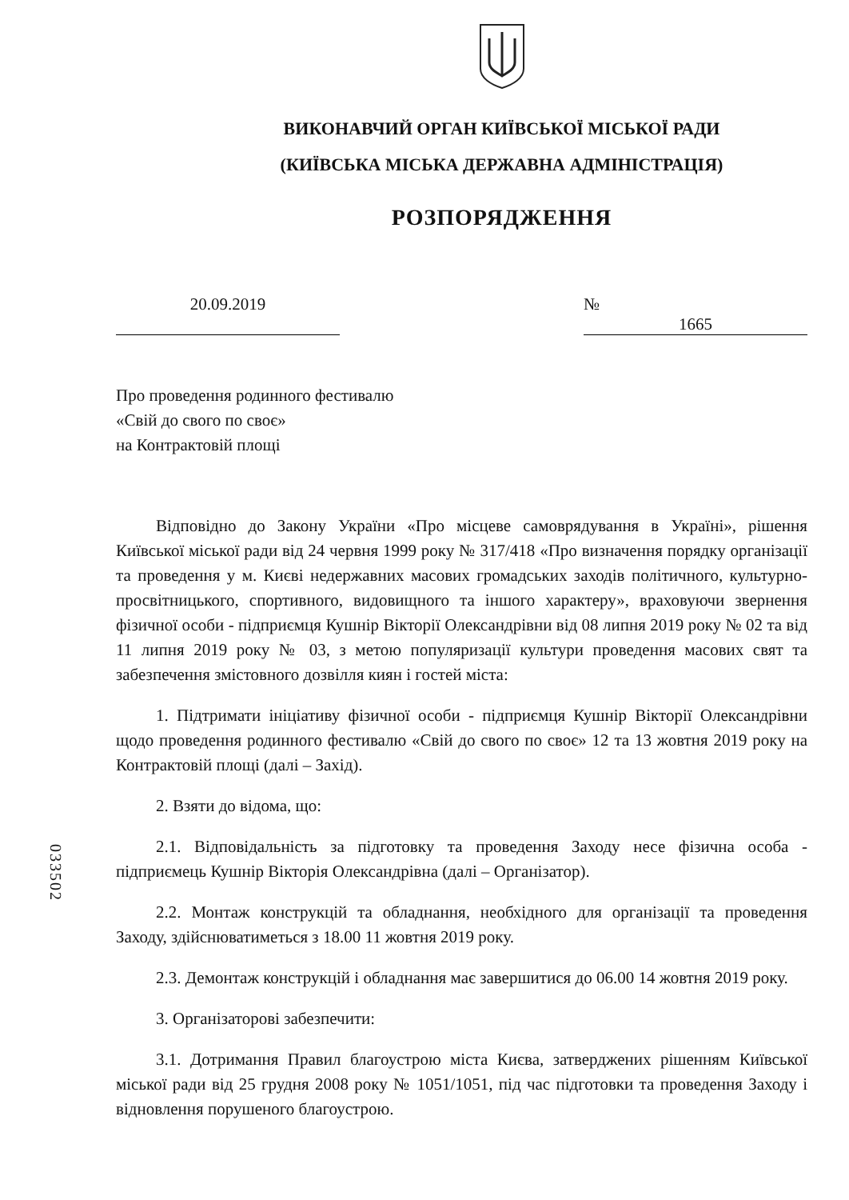ВИКОНАВЧИЙ ОРГАН КИЇВСЬКОЇ МІСЬКОЇ РАДИ
(КИЇВСЬКА МІСЬКА ДЕРЖАВНА АДМІНІСТРАЦІЯ)
РОЗПОРЯДЖЕННЯ
20.09.2019 № 1665
Про проведення родинного фестивалю
«Свій до свого по своє»
на Контрактовій площі
Відповідно до Закону України «Про місцеве самоврядування в Україні», рішення Київської міської ради від 24 червня 1999 року № 317/418 «Про визначення порядку організації та проведення у м. Києві недержавних масових громадських заходів політичного, культурно-просвітницького, спортивного, видовищного та іншого характеру», враховуючи звернення фізичної особи - підприємця Кушнір Вікторії Олександрівни від 08 липня 2019 року № 02 та від 11 липня 2019 року № 03, з метою популяризації культури проведення масових свят та забезпечення змістовного дозвілля киян і гостей міста:
1. Підтримати ініціативу фізичної особи - підприємця Кушнір Вікторії Олександрівни щодо проведення родинного фестивалю «Свій до свого по своє» 12 та 13 жовтня 2019 року на Контрактовій площі (далі – Захід).
2. Взяти до відома, що:
2.1. Відповідальність за підготовку та проведення Заходу несе фізична особа - підприємець Кушнір Вікторія Олександрівна (далі – Організатор).
2.2. Монтаж конструкцій та обладнання, необхідного для організації та проведення Заходу, здійснюватиметься з 18.00 11 жовтня 2019 року.
2.3. Демонтаж конструкцій і обладнання має завершитися до 06.00 14 жовтня 2019 року.
3. Організаторові забезпечити:
3.1. Дотримання Правил благоустрою міста Києва, затверджених рішенням Київської міської ради від 25 грудня 2008 року № 1051/1051, під час підготовки та проведення Заходу і відновлення порушеного благоустрою.
033502